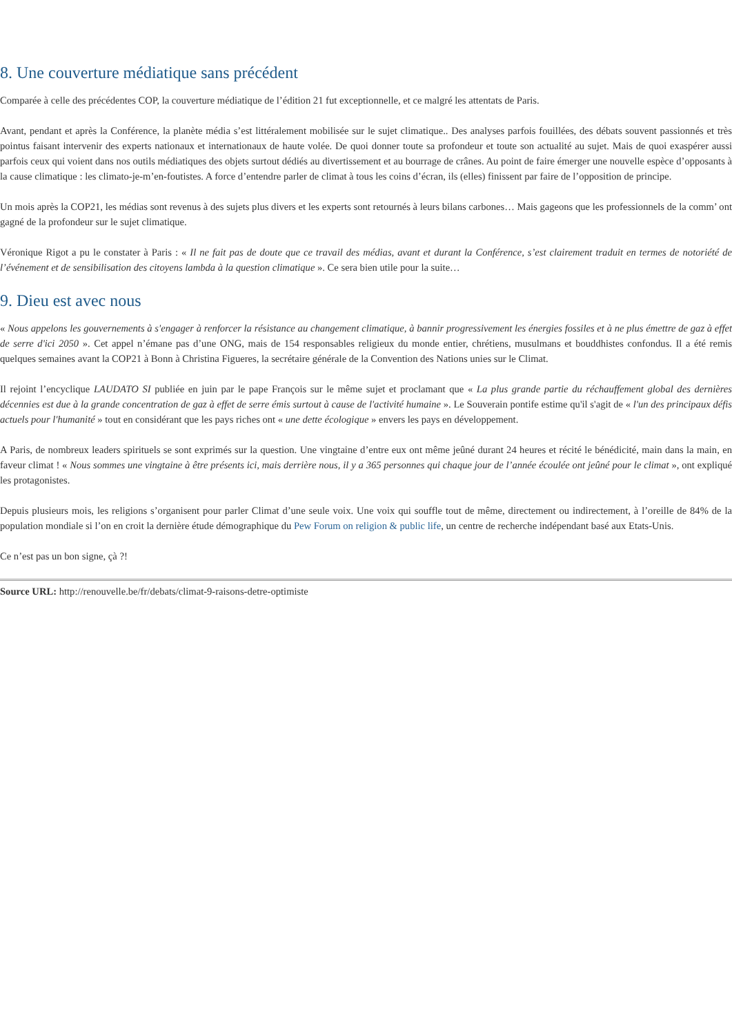8. Une couverture médiatique sans précédent
Comparée à celle des précédentes COP, la couverture médiatique de l’édition 21 fut exceptionnelle, et ce malgré les attentats de Paris.
Avant, pendant et après la Conférence, la planète média s’est littéralement mobilisée sur le sujet climatique.. Des analyses parfois fouillées, des débats souvent passionnés et très pointus faisant intervenir des experts nationaux et internationaux de haute volée. De quoi donner toute sa profondeur et toute son actualité au sujet. Mais de quoi exaspérer aussi parfois ceux qui voient dans nos outils médiatiques des objets surtout dédiés au divertissement et au bourrage de crânes. Au point de faire émerger une nouvelle espèce d’opposants à la cause climatique : les climato-je-m’en-foutistes. A force d’entendre parler de climat à tous les coins d’écran, ils (elles) finissent par faire de l’opposition de principe.
Un mois après la COP21, les médias sont revenus à des sujets plus divers et les experts sont retournés à leurs bilans carbones… Mais gageons que les professionnels de la comm’ ont gagné de la profondeur sur le sujet climatique.
Véronique Rigot a pu le constater à Paris : « Il ne fait pas de doute que ce travail des médias, avant et durant la Conférence, s’est clairement traduit en termes de notoriété de l’événement et de sensibilisation des citoyens lambda à la question climatique ». Ce sera bien utile pour la suite…
9. Dieu est avec nous
« Nous appelons les gouvernements à s'engager à renforcer la résistance au changement climatique, à bannir progressivement les énergies fossiles et à ne plus émettre de gaz à effet de serre d'ici 2050 ». Cet appel n’émane pas d’une ONG, mais de 154 responsables religieux du monde entier, chrétiens, musulmans et bouddhistes confondus. Il a été remis quelques semaines avant la COP21 à Bonn à Christina Figueres, la secrétaire générale de la Convention des Nations unies sur le Climat.
Il rejoint l’encyclique LAUDATO SI publiée en juin par le pape François sur le même sujet et proclamant que « La plus grande partie du réchauffement global des dernières décennies est due à la grande concentration de gaz à effet de serre émis surtout à cause de l'activité humaine ». Le Souverain pontife estime qu'il s'agit de « l'un des principaux défis actuels pour l'humanité » tout en considérant que les pays riches ont « une dette écologique » envers les pays en développement.
A Paris, de nombreux leaders spirituels se sont exprimés sur la question. Une vingtaine d’entre eux ont même jeûné durant 24 heures et récité le bénédicité, main dans la main, en faveur climat ! « Nous sommes une vingtaine à être présents ici, mais derrière nous, il y a 365 personnes qui chaque jour de l’année écoulée ont jeûné pour le climat », ont expliqué les protagonistes.
Depuis plusieurs mois, les religions s’organisent pour parler Climat d’une seule voix. Une voix qui souffle tout de même, directement ou indirectement, à l’oreille de 84% de la population mondiale si l’on en croit la dernière étude démographique du Pew Forum on religion & public life, un centre de recherche indépendant basé aux Etats-Unis.
Ce n’est pas un bon signe, çà ?!
Source URL: http://renouvelle.be/fr/debats/climat-9-raisons-detre-optimiste